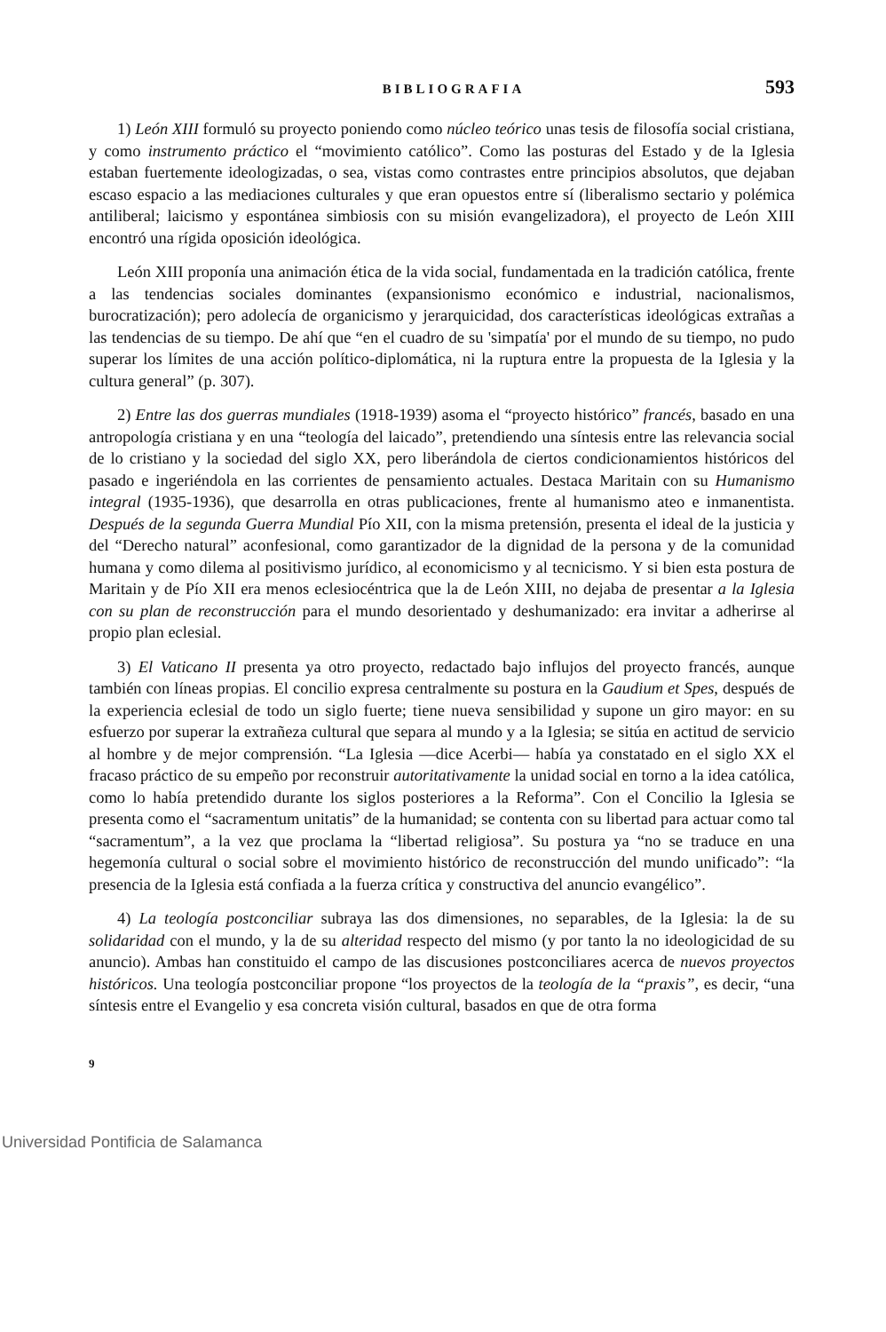BIBLIOGRAFIA 593
1) León XIII formuló su proyecto poniendo como núcleo teórico unas tesis de filosofía social cristiana, y como instrumento práctico el “movimiento católico”. Como las posturas del Estado y de la Iglesia estaban fuertemente ideologizadas, o sea, vistas como contrastes entre principios absolutos, que dejaban escaso espacio a las mediaciones culturales y que eran opuestos entre sí (liberalismo sectario y polémica antiliberal; laicismo y espontánea simbiosis con su misión evangelizadora), el proyecto de León XIII encontró una rígida oposición ideológica.
León XIII proponía una animación ética de la vida social, fundamentada en la tradición católica, frente a las tendencias sociales dominantes (expansionismo económico e industrial, nacionalismos, burocratización); pero adolecía de organicismo y jerarquicidad, dos características ideológicas extrañas a las tendencias de su tiempo. De ahí que “en el cuadro de su 'simpatía' por el mundo de su tiempo, no pudo superar los límites de una acción político-diplomática, ni la ruptura entre la propuesta de la Iglesia y la cultura general” (p. 307).
2) Entre las dos guerras mundiales (1918-1939) asoma el “proyecto histórico” francés, basado en una antropología cristiana y en una “teología del laicado”, pretendiendo una síntesis entre las relevancia social de lo cristiano y la sociedad del siglo XX, pero liberándola de ciertos condicionamientos históricos del pasado e ingeriéndola en las corrientes de pensamiento actuales. Destaca Maritain con su Humanismo integral (1935-1936), que desarrolla en otras publicaciones, frente al humanismo ateo e inmanentista. Después de la segunda Guerra Mundial Pío XII, con la misma pretensión, presenta el ideal de la justicia y del “Derecho natural” aconfesional, como garantizador de la dignidad de la persona y de la comunidad humana y como dilema al positivismo jurídico, al economicismo y al tecnicismo. Y si bien esta postura de Maritain y de Pío XII era menos eclesiocéntrica que la de León XIII, no dejaba de presentar a la Iglesia con su plan de reconstrucción para el mundo desorientado y deshumanizado: era invitar a adherirse al propio plan eclesial.
3) El Vaticano II presenta ya otro proyecto, redactado bajo influjos del proyecto francés, aunque también con líneas propias. El concilio expresa centralmente su postura en la Gaudium et Spes, después de la experiencia eclesial de todo un siglo fuerte; tiene nueva sensibilidad y supone un giro mayor: en su esfuerzo por superar la extrañeza cultural que separa al mundo y a la Iglesia; se sitúa en actitud de servicio al hombre y de mejor comprensión. “La Iglesia —dice Acerbi— había ya constatado en el siglo XX el fracaso práctico de su empeño por reconstruir autoritativamente la unidad social en torno a la idea católica, como lo había pretendido durante los siglos posteriores a la Reforma”. Con el Concilio la Iglesia se presenta como el “sacramentum unitatis” de la humanidad; se contenta con su libertad para actuar como tal “sacramentum”, a la vez que proclama la “libertad religiosa”. Su postura ya “no se traduce en una hegemonía cultural o social sobre el movimiento histórico de reconstrucción del mundo unificado”: “la presencia de la Iglesia está confiada a la fuerza crítica y constructiva del anuncio evangélico”.
4) La teología postconciliar subraya las dos dimensiones, no separables, de la Iglesia: la de su solidaridad con el mundo, y la de su alteridad respecto del mismo (y por tanto la no ideologicidad de su anuncio). Ambas han constituido el campo de las discusiones postconciliares acerca de nuevos proyectos históricos. Una teología postconciliar propone “los proyectos de la teología de la “praxis”, es decir, “una síntesis entre el Evangelio y esa concreta visión cultural, basados en que de otra forma
9
Universidad Pontificia de Salamanca